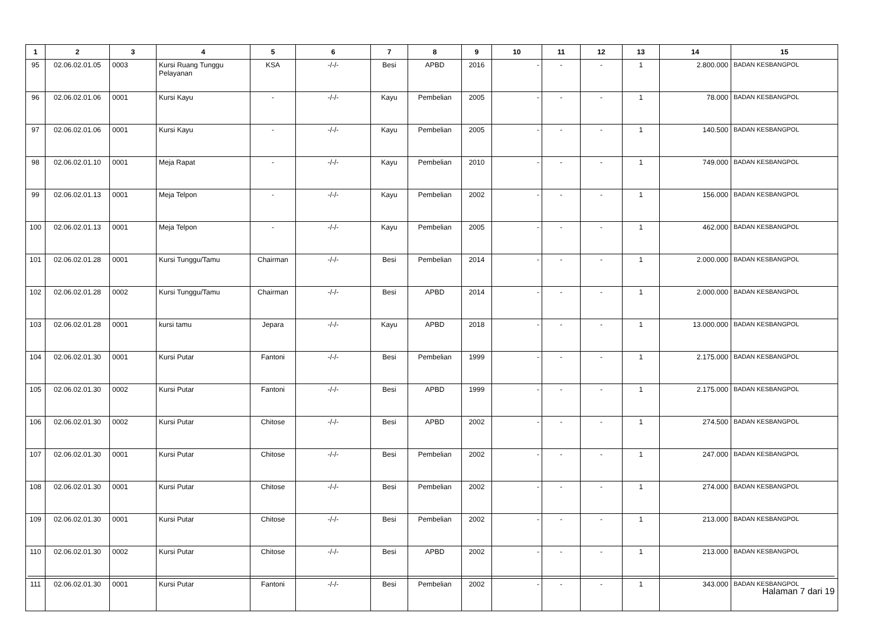| 1 | 2 | 3 | 4 | 5 | 6 | 7 | 8 | 9 | 10 | 11 | 12 | 13 | 14 | 15 |
| --- | --- | --- | --- | --- | --- | --- | --- | --- | --- | --- | --- | --- | --- | --- |
| 95 | 02.06.02.01.05 | 0003 | Kursi Ruang Tunggu Pelayanan | KSA | -/-/- | Besi | APBD | 2016 | - | - | - | 1 | 2.800.000 | BADAN KESBANGPOL |
| 96 | 02.06.02.01.06 | 0001 | Kursi Kayu | - | -/-/- | Kayu | Pembelian | 2005 | - | - | - | 1 | 78.000 | BADAN KESBANGPOL |
| 97 | 02.06.02.01.06 | 0001 | Kursi Kayu | - | -/-/- | Kayu | Pembelian | 2005 | - | - | - | 1 | 140.500 | BADAN KESBANGPOL |
| 98 | 02.06.02.01.10 | 0001 | Meja Rapat | - | -/-/- | Kayu | Pembelian | 2010 | - | - | - | 1 | 749.000 | BADAN KESBANGPOL |
| 99 | 02.06.02.01.13 | 0001 | Meja Telpon | - | -/-/- | Kayu | Pembelian | 2002 | - | - | - | 1 | 156.000 | BADAN KESBANGPOL |
| 100 | 02.06.02.01.13 | 0001 | Meja Telpon | - | -/-/- | Kayu | Pembelian | 2005 | - | - | - | 1 | 462.000 | BADAN KESBANGPOL |
| 101 | 02.06.02.01.28 | 0001 | Kursi Tunggu/Tamu | Chairman | -/-/- | Besi | Pembelian | 2014 | - | - | - | 1 | 2.000.000 | BADAN KESBANGPOL |
| 102 | 02.06.02.01.28 | 0002 | Kursi Tunggu/Tamu | Chairman | -/-/- | Besi | APBD | 2014 | - | - | - | 1 | 2.000.000 | BADAN KESBANGPOL |
| 103 | 02.06.02.01.28 | 0001 | kursi tamu | Jepara | -/-/- | Kayu | APBD | 2018 | - | - | - | 1 | 13.000.000 | BADAN KESBANGPOL |
| 104 | 02.06.02.01.30 | 0001 | Kursi Putar | Fantoni | -/-/- | Besi | Pembelian | 1999 | - | - | - | 1 | 2.175.000 | BADAN KESBANGPOL |
| 105 | 02.06.02.01.30 | 0002 | Kursi Putar | Fantoni | -/-/- | Besi | APBD | 1999 | - | - | - | 1 | 2.175.000 | BADAN KESBANGPOL |
| 106 | 02.06.02.01.30 | 0002 | Kursi Putar | Chitose | -/-/- | Besi | APBD | 2002 | - | - | - | 1 | 274.500 | BADAN KESBANGPOL |
| 107 | 02.06.02.01.30 | 0001 | Kursi Putar | Chitose | -/-/- | Besi | Pembelian | 2002 | - | - | - | 1 | 247.000 | BADAN KESBANGPOL |
| 108 | 02.06.02.01.30 | 0001 | Kursi Putar | Chitose | -/-/- | Besi | Pembelian | 2002 | - | - | - | 1 | 274.000 | BADAN KESBANGPOL |
| 109 | 02.06.02.01.30 | 0001 | Kursi Putar | Chitose | -/-/- | Besi | Pembelian | 2002 | - | - | - | 1 | 213.000 | BADAN KESBANGPOL |
| 110 | 02.06.02.01.30 | 0002 | Kursi Putar | Chitose | -/-/- | Besi | APBD | 2002 | - | - | - | 1 | 213.000 | BADAN KESBANGPOL |
| 111 | 02.06.02.01.30 | 0001 | Kursi Putar | Fantoni | -/-/- | Besi | Pembelian | 2002 | - | - | - | 1 | 343.000 | BADAN KESBANGPOL |
Halaman 7 dari 19